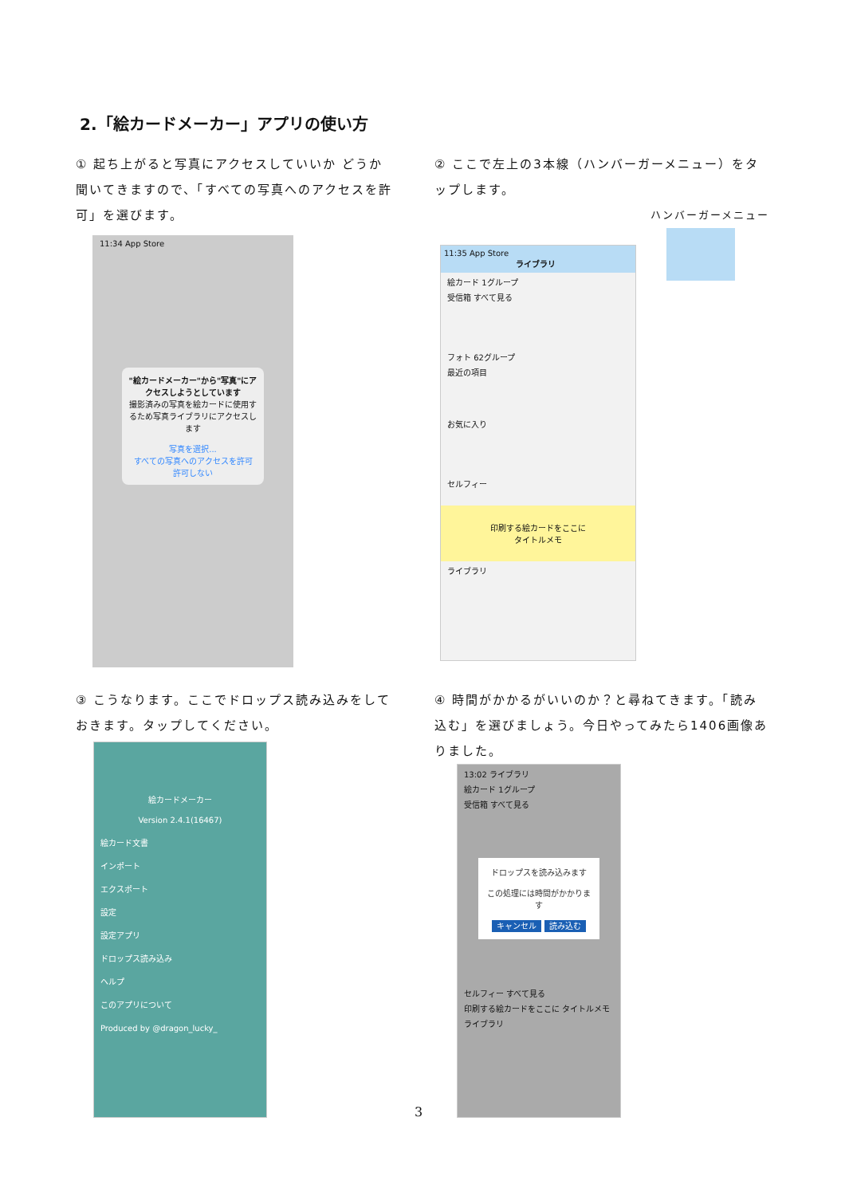2.「絵カードメーカー」アプリの使い方
① 起ち上がると写真にアクセスしていいか どうか聞いてきますので、「すべての写真へのアクセスを許可」を選びます。
② ここで左上の3本線（ハンバーガーメニュー）をタップします。
ハンバーガーメニュー
11:34 App Store
"絵カードメーカー"から"写真"にアクセスしようとしています
撮影済みの写真を絵カードに使用するため写真ライブラリにアクセスします
写真を選択...
すべての写真へのアクセスを許可
許可しない
11:35 App Store
ライブラリ
絵カード 1グループ
受信箱 すべて見る
フォト 62グループ
最近の項目
お気に入り
セルフィー
印刷する絵カードをここに
タイトルメモ
ライブラリ
③ こうなります。ここでドロップス読み込みをしておきます。タップしてください。
④ 時間がかかるがいいのか？と尋ねてきます。「読み込む」を選びましょう。今日やってみたら1406画像ありました。
絵カードメーカー
Version 2.4.1(16467)
絵カード文書
インポート
エクスポート
設定
設定アプリ
ドロップス読み込み
ヘルプ
このアプリについて
Produced by @dragon_lucky_
13:02 ライブラリ
絵カード 1グループ
受信箱 すべて見る
ドロップスを読み込みます
この処理には時間がかかります
キャンセル 読み込む
セルフィー すべて見る
印刷する絵カードをここに タイトルメモ
ライブラリ
3